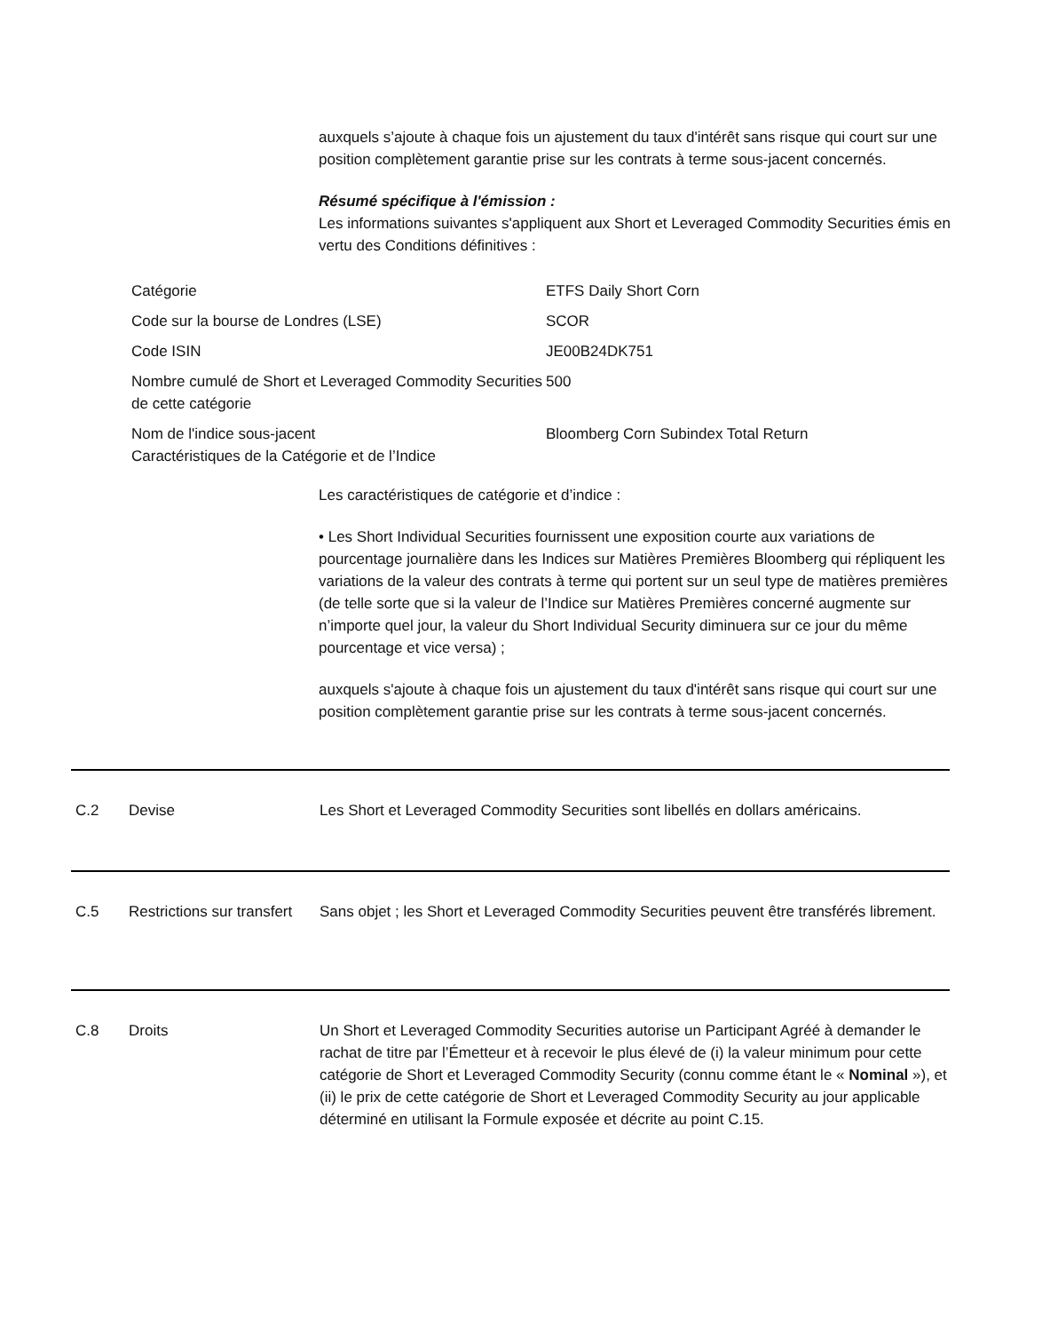auxquels s’ajoute à chaque fois un ajustement du taux d'intérêt sans risque qui court sur une position complètement garantie prise sur les contrats à terme sous-jacent concernés.
Résumé spécifique à l'émission :
Les informations suivantes s'appliquent aux Short et Leveraged Commodity Securities émis en vertu des Conditions définitives :
| Catégorie | ETFS Daily Short Corn |
| Code sur la bourse de Londres (LSE) | SCOR |
| Code ISIN | JE00B24DK751 |
| Nombre cumulé de Short et Leveraged Commodity Securities de cette catégorie | 500 |
| Nom de l'indice sous-jacent Caractéristiques de la Catégorie et de l’Indice | Bloomberg Corn Subindex Total Return |
Les caractéristiques de catégorie et d’indice :
• Les Short Individual Securities fournissent une exposition courte aux variations de pourcentage journalière dans les Indices sur Matières Premières Bloomberg qui répliquent les variations de la valeur des contrats à terme qui portent sur un seul type de matières premières (de telle sorte que si la valeur de l’Indice sur Matières Premières concerné augmente sur n’importe quel jour, la valeur du Short Individual Security diminuera sur ce jour du même pourcentage et vice versa) ;
auxquels s'ajoute à chaque fois un ajustement du taux d'intérêt sans risque qui court sur une position complètement garantie prise sur les contrats à terme sous-jacent concernés.
C.2 Devise Les Short et Leveraged Commodity Securities sont libellés en dollars américains.
C.5 Restrictions sur transfert
Sans objet ; les Short et Leveraged Commodity Securities peuvent être transférés librement.
C.8 Droits Un Short et Leveraged Commodity Securities autorise un Participant Agréé à demander le rachat de titre par l’Émetteur et à recevoir le plus élevé de (i) la valeur minimum pour cette catégorie de Short et Leveraged Commodity Security (connu comme étant le « Nominal »), et (ii) le prix de cette catégorie de Short et Leveraged Commodity Security au jour applicable déterminé en utilisant la Formule exposée et décrite au point C.15.